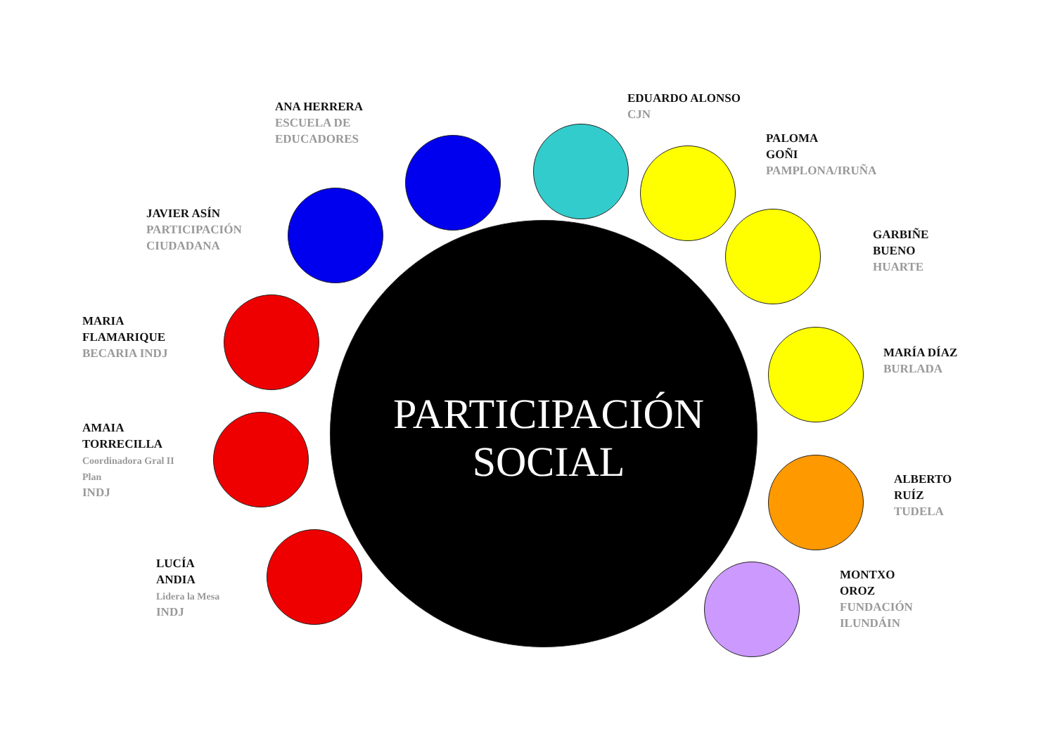ANA HERRERA
ESCUELA DE
EDUCADORES
EDUARDO ALONSO
CJN
PALOMA
GOÑI
PAMPLONA/IRUÑA
JAVIER ASÍN
PARTICIPACIÓN
CIUDADANA
GARBIÑE
BUENO
HUARTE
MARIA
FLAMARIQUE
BECARIA INDJ
MARÍA DÍAZ
BURLADA
AMAIA
TORRECILLA
Coordinadora Gral II
Plan
INDJ
PARTICIPACIÓN
SOCIAL
ALBERTO
RUÍZ
TUDELA
LUCÍA
ANDIA
Lidera la Mesa
INDJ
MONTXO
OROZ
FUNDACIÓN
ILUNDÁIN